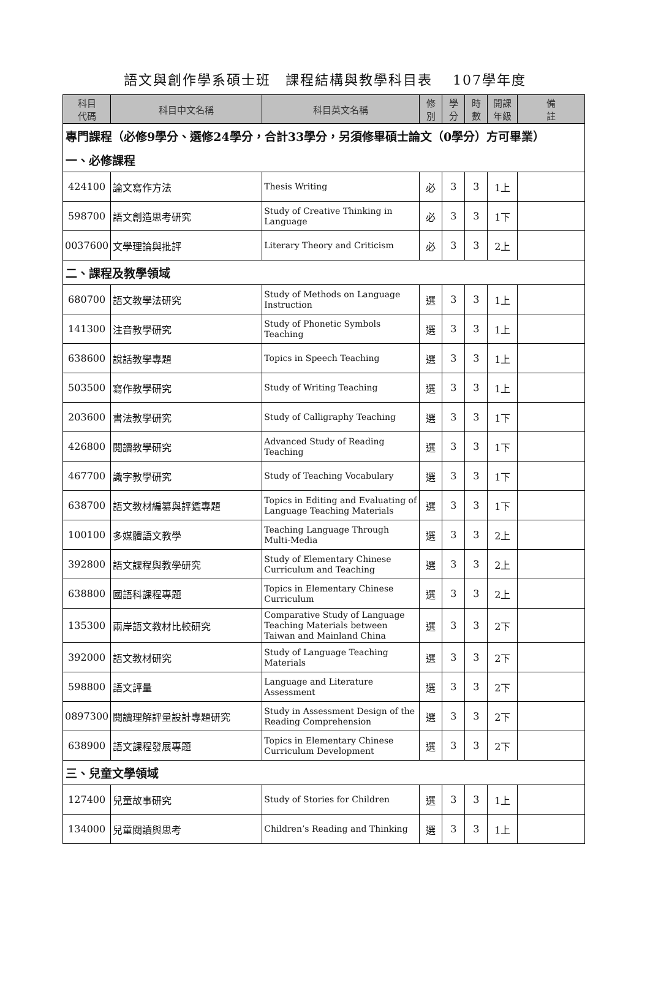語文與創作學系碩士班　課程結構與教學科目表　 107學年度
| 科目 代碼 | 科目中文名稱 | 科目英文名稱 | 修 別 | 學 分 | 時 數 | 開課 年級 | 備 註 |
| --- | --- | --- | --- | --- | --- | --- | --- |
| 專門課程（必修9學分、選修24學分，合計33學分，另須修畢碩士論文（0學分）方可畢業） | | | | | | | |
| 一、必修課程 | | | | | | | |
| 424100 | 論文寫作方法 | Thesis Writing | 必 | 3 | 3 | 1上 | |
| 598700 | 語文創造思考研究 | Study of Creative Thinking in Language | 必 | 3 | 3 | 1下 | |
| 0037600 | 文學理論與批評 | Literary Theory and Criticism | 必 | 3 | 3 | 2上 | |
| 二、課程及教學領域 | | | | | | | |
| 680700 | 語文教學法研究 | Study of Methods on Language Instruction | 選 | 3 | 3 | 1上 | |
| 141300 | 注音教學研究 | Study of Phonetic Symbols Teaching | 選 | 3 | 3 | 1上 | |
| 638600 | 說話教學專題 | Topics in Speech Teaching | 選 | 3 | 3 | 1上 | |
| 503500 | 寫作教學研究 | Study of Writing Teaching | 選 | 3 | 3 | 1上 | |
| 203600 | 書法教學研究 | Study of Calligraphy Teaching | 選 | 3 | 3 | 1下 | |
| 426800 | 閱讀教學研究 | Advanced Study of Reading Teaching | 選 | 3 | 3 | 1下 | |
| 467700 | 識字教學研究 | Study of Teaching Vocabulary | 選 | 3 | 3 | 1下 | |
| 638700 | 語文教材編纂與評鑑專題 | Topics in Editing and Evaluating of Language Teaching Materials | 選 | 3 | 3 | 1下 | |
| 100100 | 多媒體語文教學 | Teaching Language Through Multi-Media | 選 | 3 | 3 | 2上 | |
| 392800 | 語文課程與教學研究 | Study of Elementary Chinese Curriculum and Teaching | 選 | 3 | 3 | 2上 | |
| 638800 | 國語科課程專題 | Topics in Elementary Chinese Curriculum | 選 | 3 | 3 | 2上 | |
| 135300 | 兩岸語文教材比較研究 | Comparative Study of Language Teaching Materials between Taiwan and Mainland China | 選 | 3 | 3 | 2下 | |
| 392000 | 語文教材研究 | Study of Language Teaching Materials | 選 | 3 | 3 | 2下 | |
| 598800 | 語文評量 | Language and Literature Assessment | 選 | 3 | 3 | 2下 | |
| 0897300 | 閱讀理解評量設計專題研究 | Study in Assessment Design of the Reading Comprehension | 選 | 3 | 3 | 2下 | |
| 638900 | 語文課程發展專題 | Topics in Elementary Chinese Curriculum Development | 選 | 3 | 3 | 2下 | |
| 三、兒童文學領域 | | | | | | | |
| 127400 | 兒童故事研究 | Study of Stories for Children | 選 | 3 | 3 | 1上 | |
| 134000 | 兒童閱讀與思考 | Children’s Reading and Thinking | 選 | 3 | 3 | 1上 | |